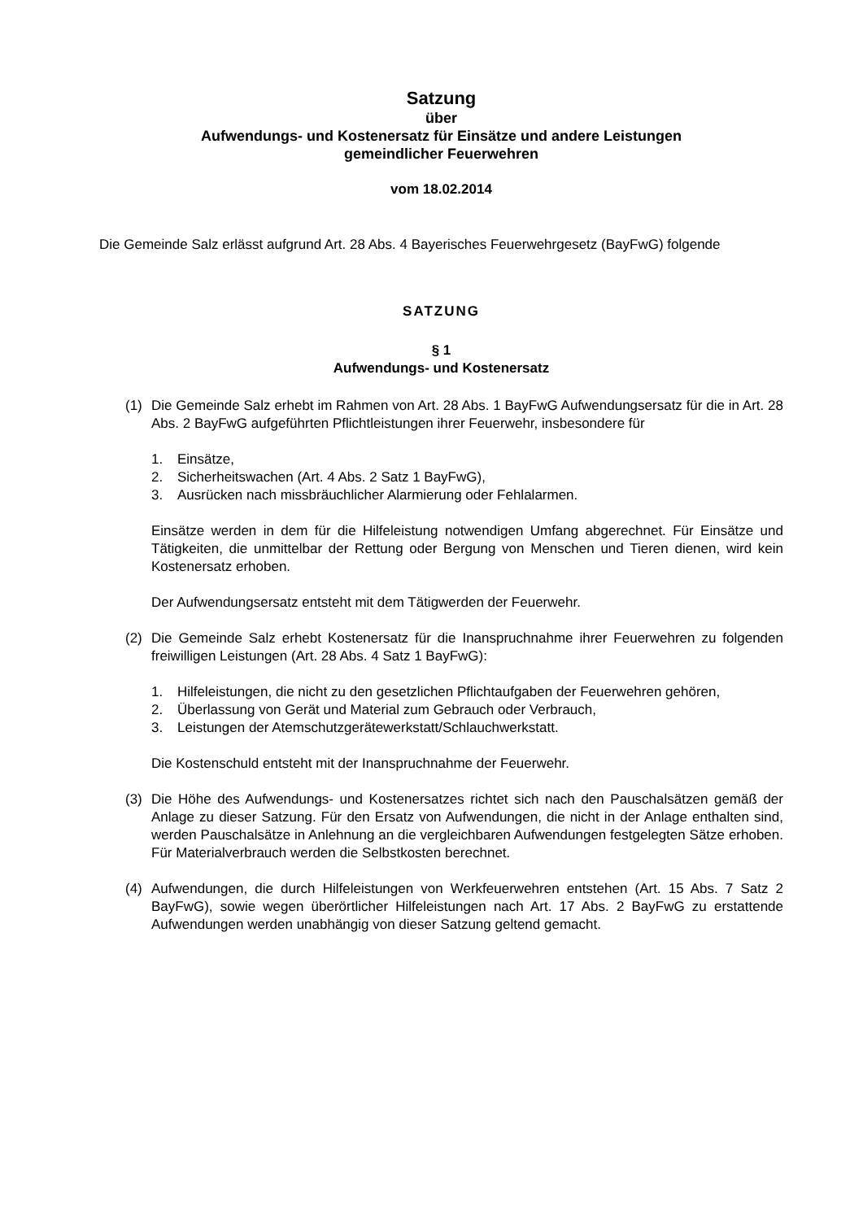Satzung
über
Aufwendungs- und Kostenersatz für Einsätze und andere Leistungen
gemeindlicher Feuerwehren
vom 18.02.2014
Die Gemeinde Salz erlässt aufgrund Art. 28 Abs. 4 Bayerisches Feuerwehrgesetz (BayFwG) folgende
SATZUNG
§ 1
Aufwendungs- und Kostenersatz
(1) Die Gemeinde Salz erhebt im Rahmen von Art. 28 Abs. 1 BayFwG Aufwendungsersatz für die in Art. 28 Abs. 2 BayFwG aufgeführten Pflichtleistungen ihrer Feuerwehr, insbesondere für
1. Einsätze,
2. Sicherheitswachen (Art. 4 Abs. 2 Satz 1 BayFwG),
3. Ausrücken nach missbräuchlicher Alarmierung oder Fehlalarmen.
Einsätze werden in dem für die Hilfeleistung notwendigen Umfang abgerechnet. Für Einsätze und Tätigkeiten, die unmittelbar der Rettung oder Bergung von Menschen und Tieren dienen, wird kein Kostenersatz erhoben.
Der Aufwendungsersatz entsteht mit dem Tätigwerden der Feuerwehr.
(2) Die Gemeinde Salz erhebt Kostenersatz für die Inanspruchnahme ihrer Feuerwehren zu folgenden freiwilligen Leistungen (Art. 28 Abs. 4 Satz 1 BayFwG):
1. Hilfeleistungen, die nicht zu den gesetzlichen Pflichtaufgaben der Feuerwehren gehören,
2. Überlassung von Gerät und Material zum Gebrauch oder Verbrauch,
3. Leistungen der Atemschutzgerätewerkstatt/Schlauchwerkstatt.
Die Kostenschuld entsteht mit der Inanspruchnahme der Feuerwehr.
(3) Die Höhe des Aufwendungs- und Kostenersatzes richtet sich nach den Pauschalsätzen gemäß der Anlage zu dieser Satzung. Für den Ersatz von Aufwendungen, die nicht in der Anlage enthalten sind, werden Pauschalsätze in Anlehnung an die vergleichbaren Aufwendungen festgelegten Sätze erhoben. Für Materialverbrauch werden die Selbstkosten berechnet.
(4) Aufwendungen, die durch Hilfeleistungen von Werkfeuerwehren entstehen (Art. 15 Abs. 7 Satz 2 BayFwG), sowie wegen überörtlicher Hilfeleistungen nach Art. 17 Abs. 2 BayFwG zu erstattende Aufwendungen werden unabhängig von dieser Satzung geltend gemacht.